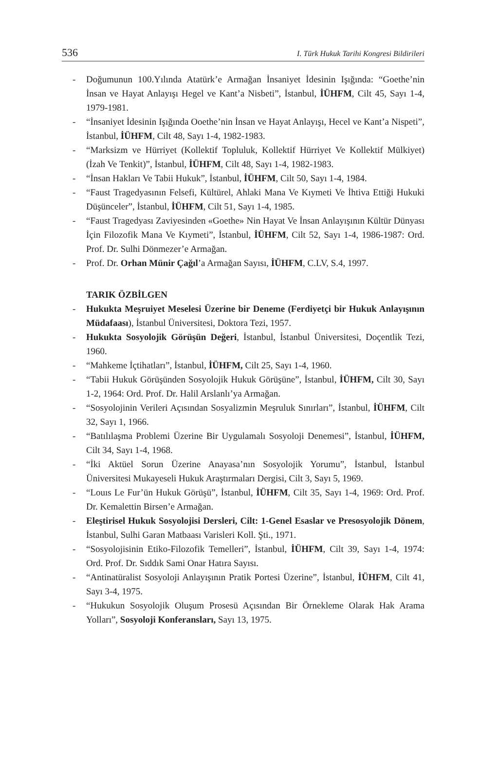536 I. Türk Hukuk Tarihi Kongresi Bildirileri
- Doğumunun 100.Yılında Atatürk’e Armağan İnsaniyet İdesinin Işığında: “Goethe’nin İnsan ve Hayat Anlayışı Hegel ve Kant’a Nisbeti”, İstanbul, İÜHFM, Cilt 45, Sayı 1-4, 1979-1981.
- “İnsaniyet İdesinin Işığında Ooethe’nin İnsan ve Hayat Anlayışı, Hecel ve Kant’a Nispeti”, İstanbul, İÜHFM, Cilt 48, Sayı 1-4, 1982-1983.
- “Marksizm ve Hürriyet (Kollektif Topluluk, Kollektif Hürriyet Ve Kollektif Mülkiyet) (İzah Ve Tenkit)”, İstanbul, İÜHFM, Cilt 48, Sayı 1-4, 1982-1983.
- “İnsan Hakları Ve Tabii Hukuk”, İstanbul, İÜHFM, Cilt 50, Sayı 1-4, 1984.
- “Faust Tragedyasının Felsefi, Kültürel, Ahlaki Mana Ve Kıymeti Ve İhtiva Ettiği Hukuki Düşünceler”, İstanbul, İÜHFM, Cilt 51, Sayı 1-4, 1985.
- “Faust Tragedyası Zaviyesinden «Goethe» Nin Hayat Ve İnsan Anlayışının Kültür Dünyası İçin Filozofik Mana Ve Kıymeti”, İstanbul, İÜHFM, Cilt 52, Sayı 1-4, 1986-1987: Ord. Prof. Dr. Sulhi Dönmezer’e Armağan.
- Prof. Dr. Orhan Münir Çağıl’a Armağan Sayısı, İÜHFM, C.LV, S.4, 1997.
TARIK ÖZBİLGEN
- Hukukta Meşruiyet Meselesi Üzerine bir Deneme (Ferdiyetçi bir Hukuk Anlayışının Müdafaası), İstanbul Üniversitesi, Doktora Tezi, 1957.
- Hukukta Sosyolojik Görüşün Değeri, İstanbul, İstanbul Üniversitesi, Doçentlik Tezi, 1960.
- “Mahkeme İçtihatları”, İstanbul, İÜHFM, Cilt 25, Sayı 1-4, 1960.
- “Tabii Hukuk Görüşünden Sosyolojik Hukuk Görüşüne”, İstanbul, İÜHFM, Cilt 30, Sayı 1-2, 1964: Ord. Prof. Dr. Halil Arslanlı’ya Armağan.
- “Sosyolojinin Verileri Açısından Sosyalizmin Meşruluk Sınırları”, İstanbul, İÜHFM, Cilt 32, Sayı 1, 1966.
- “Batılılaşma Problemi Üzerine Bir Uygulamalı Sosyoloji Denemesi”, İstanbul, İÜHFM, Cilt 34, Sayı 1-4, 1968.
- “İki Aktüel Sorun Üzerine Anayasa’nın Sosyolojik Yorumu”, İstanbul, İstanbul Üniversitesi Mukayeseli Hukuk Araştırmaları Dergisi, Cilt 3, Sayı 5, 1969.
- “Louıs Le Fur’ün Hukuk Görüşü”, İstanbul, İÜHFM, Cilt 35, Sayı 1-4, 1969: Ord. Prof. Dr. Kemalettin Birsen’e Armağan.
- Eleştirisel Hukuk Sosyolojisi Dersleri, Cilt: 1-Genel Esaslar ve Presosyolojik Dönem, İstanbul, Sulhi Garan Matbaası Varisleri Koll. Şti., 1971.
- “Sosyolojisinin Etiko-Filozofik Temelleri”, İstanbul, İÜHFM, Cilt 39, Sayı 1-4, 1974: Ord. Prof. Dr. Sıddık Sami Onar Hatıra Sayısı.
- “Antinatüralist Sosyoloji Anlayışının Pratik Portesi Üzerine”, İstanbul, İÜHFM, Cilt 41, Sayı 3-4, 1975.
- “Hukukun Sosyolojik Oluşum Prosesü Açısından Bir Örnekleme Olarak Hak Arama Yolları”, Sosyoloji Konferansları, Sayı 13, 1975.